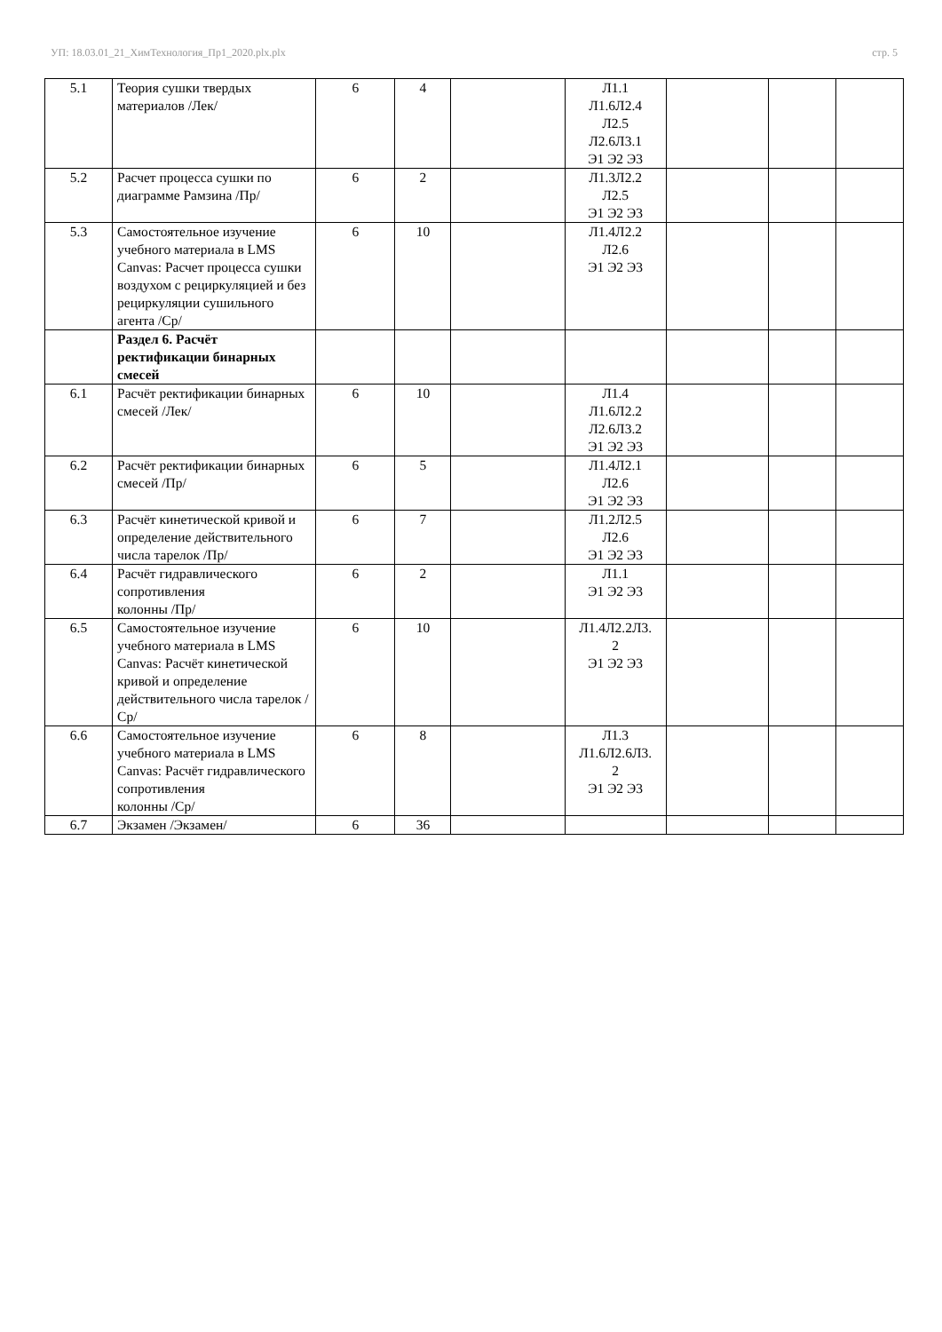УП: 18.03.01_21_ХимТехнология_Пр1_2020.plx.plx стр. 5
| 5.1 | Теория сушки твердых материалов /Лек/ | 6 | 4 | | Л1.1 Л1.6Л2.4 Л2.5 Л2.6Л3.1 Э1 Э2 Э3 | | | |
| 5.2 | Расчет процесса сушки по диаграмме Рамзина /Пр/ | 6 | 2 | | Л1.3Л2.2 Л2.5 Э1 Э2 Э3 | | | |
| 5.3 | Самостоятельное изучение учебного материала в LMS Canvas: Расчет процесса сушки воздухом с рециркуляцией и без рециркуляции сушильного агента /Ср/ | 6 | 10 | | Л1.4Л2.2 Л2.6 Э1 Э2 Э3 | | | |
| | Раздел 6. Расчёт ректификации бинарных смесей | | | | | | | |
| 6.1 | Расчёт ректификации бинарных смесей /Лек/ | 6 | 10 | | Л1.4 Л1.6Л2.2 Л2.6Л3.2 Э1 Э2 Э3 | | | |
| 6.2 | Расчёт ректификации бинарных смесей /Пр/ | 6 | 5 | | Л1.4Л2.1 Л2.6 Э1 Э2 Э3 | | | |
| 6.3 | Расчёт кинетической кривой и определение действительного числа тарелок /Пр/ | 6 | 7 | | Л1.2Л2.5 Л2.6 Э1 Э2 Э3 | | | |
| 6.4 | Расчёт гидравлического сопротивления колонны /Пр/ | 6 | 2 | | Л1.1 Э1 Э2 Э3 | | | |
| 6.5 | Самостоятельное изучение учебного материала в LMS Canvas: Расчёт кинетической кривой и определение действительного числа тарелок /Ср/ | 6 | 10 | | Л1.4Л2.2Л3. 2 Э1 Э2 Э3 | | | |
| 6.6 | Самостоятельное изучение учебного материала в LMS Canvas: Расчёт гидравлического сопротивления колонны /Ср/ | 6 | 8 | | Л1.3 Л1.6Л2.6Л3. 2 Э1 Э2 Э3 | | | |
| 6.7 | Экзамен /Экзамен/ | 6 | 36 | | | | | |